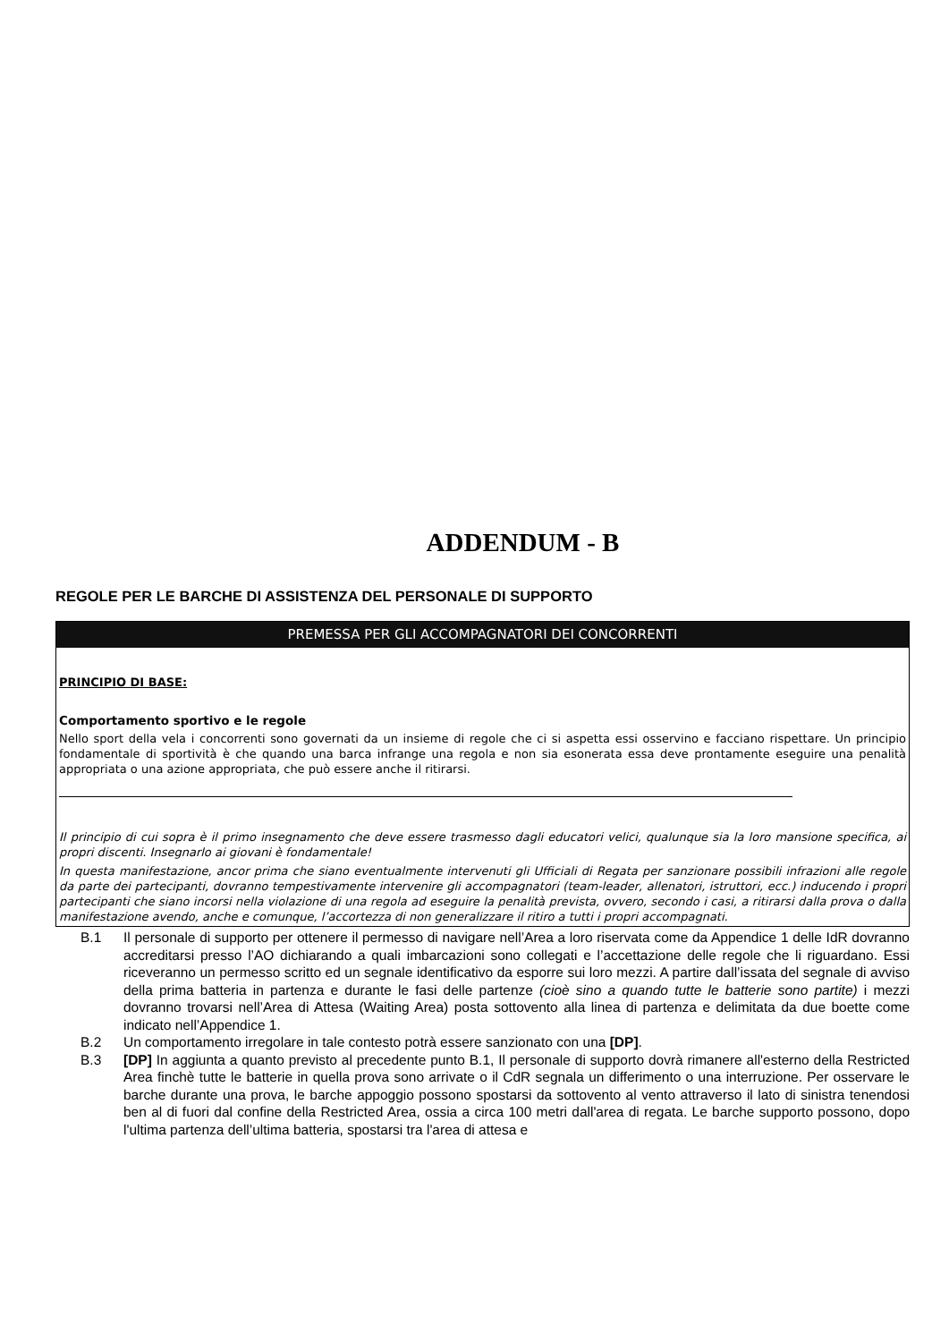ADDENDUM - B
REGOLE PER LE BARCHE DI ASSISTENZA DEL PERSONALE DI SUPPORTO
PREMESSA PER GLI ACCOMPAGNATORI DEI CONCORRENTI
PRINCIPIO DI BASE:
Comportamento sportivo e le regole
Nello sport della vela i concorrenti sono governati da un insieme di regole che ci si aspetta essi osservino e facciano rispettare. Un principio fondamentale di sportività è che quando una barca infrange una regola e non sia esonerata essa deve prontamente eseguire una penalità appropriata o una azione appropriata, che può essere anche il ritirarsi.
Il principio di cui sopra è il primo insegnamento che deve essere trasmesso dagli educatori velici, qualunque sia la loro mansione specifica, ai propri discenti. Insegnarlo ai giovani è fondamentale!
In questa manifestazione, ancor prima che siano eventualmente intervenuti gli Ufficiali di Regata per sanzionare possibili infrazioni alle regole da parte dei partecipanti, dovranno tempestivamente intervenire gli accompagnatori (team-leader, allenatori, istruttori, ecc.) inducendo i propri partecipanti che siano incorsi nella violazione di una regola ad eseguire la penalità prevista, ovvero, secondo i casi, a ritirarsi dalla prova o dalla manifestazione avendo, anche e comunque, l’accortezza di non generalizzare il ritiro a tutti i propri accompagnati.
B.1 Il personale di supporto per ottenere il permesso di navigare nell’Area a loro riservata come da Appendice 1 delle IdR dovranno accreditarsi presso l’AO dichiarando a quali imbarcazioni sono collegati e l’accettazione delle regole che li riguardano. Essi riceveranno un permesso scritto ed un segnale identificativo da esporre sui loro mezzi. A partire dall’issata del segnale di avviso della prima batteria in partenza e durante le fasi delle partenze (cioè sino a quando tutte le batterie sono partite) i mezzi dovranno trovarsi nell’Area di Attesa (Waiting Area) posta sottovento alla linea di partenza e delimitata da due boette come indicato nell’Appendice 1.
B.2 Un comportamento irregolare in tale contesto potrà essere sanzionato con una [DP].
B.3 [DP] In aggiunta a quanto previsto al precedente punto B.1, Il personale di supporto dovrà rimanere all'esterno della Restricted Area finchè tutte le batterie in quella prova sono arrivate o il CdR segnala un differimento o una interruzione. Per osservare le barche durante una prova, le barche appoggio possono spostarsi da sottovento al vento attraverso il lato di sinistra tenendosi ben al di fuori dal confine della Restricted Area, ossia a circa 100 metri dall'area di regata. Le barche supporto possono, dopo l'ultima partenza dell’ultima batteria, spostarsi tra l'area di attesa e